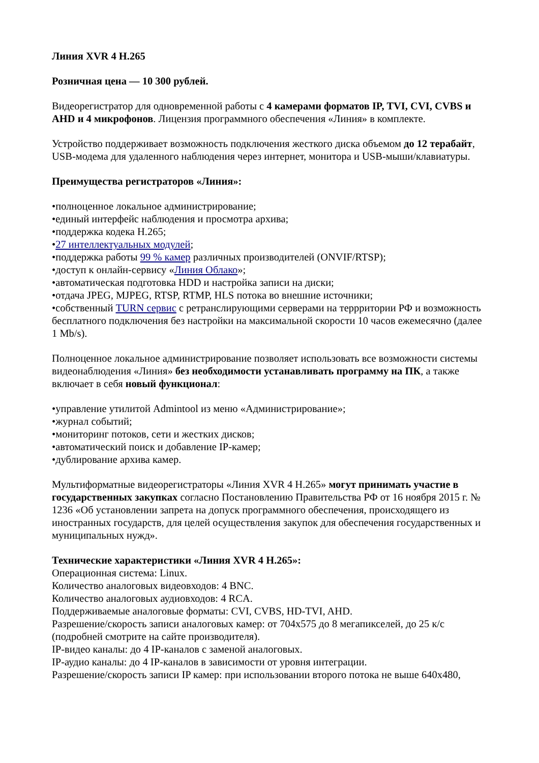Линия XVR 4 H.265
Розничная цена — 10 300 рублей.
Видеорегистратор для одновременной работы с 4 камерами форматов IP, TVI, CVI, CVBS и AHD и 4 микрофонов. Лицензия программного обеспечения «Линия» в комплекте.
Устройство поддерживает возможность подключения жесткого диска объемом до 12 терабайт, USB-модема для удаленного наблюдения через интернет, монитора и USB-мыши/клавиатуры.
Преимущества регистраторов «Линия»:
•полноценное локальное администрирование;
•единый интерфейс наблюдения и просмотра архива;
•поддержка кодека H.265;
•27 интеллектуальных модулей;
•поддержка работы 99 % камер различных производителей (ONVIF/RTSP);
•доступ к онлайн-сервису «Линия Облако»;
•автоматическая подготовка HDD и настройка записи на диски;
•отдача JPEG, MJPEG, RTSP, RTMP, HLS потока во внешние источники;
•собственный TURN сервис с ретранслирующими серверами на террритории РФ и возможность бесплатного подключения без настройки на максимальной скорости 10 часов ежемесячно (далее 1 Mb/s).
Полноценное локальное администрирование позволяет использовать все возможности системы видеонаблюдения «Линия» без необходимости устанавливать программу на ПК, а также включает в себя новый функционал:
•управление утилитой Admintool из меню «Администрирование»;
•журнал событий;
•мониторинг потоков, сети и жестких дисков;
•автоматический поиск и добавление IP-камер;
•дублирование архива камер.
Мультиформатные видеорегистраторы «Линия XVR 4 H.265» могут принимать участие в государственных закупках согласно Постановлению Правительства РФ от 16 ноября 2015 г. № 1236 «Об установлении запрета на допуск программного обеспечения, происходящего из иностранных государств, для целей осуществления закупок для обеспечения государственных и муниципальных нужд».
Технические характеристики «Линия XVR 4 H.265»:
Операционная система: Linux.
Количество аналоговых видеовходов: 4 BNC.
Количество аналоговых аудиовходов: 4 RCA.
Поддерживаемые аналоговые форматы: CVI, CVBS, HD-TVI, AHD.
Разрешение/скорость записи аналоговых камер: от 704х575 до 8 мегапикселей, до 25 к/с (подробней смотрите на сайте производителя).
IP-видео каналы: до 4 IP-каналов с заменой аналоговых.
IP-аудио каналы: до 4 IP-каналов в зависимости от уровня интеграции.
Разрешение/скорость записи IP камер: при использовании второго потока не выше 640х480,